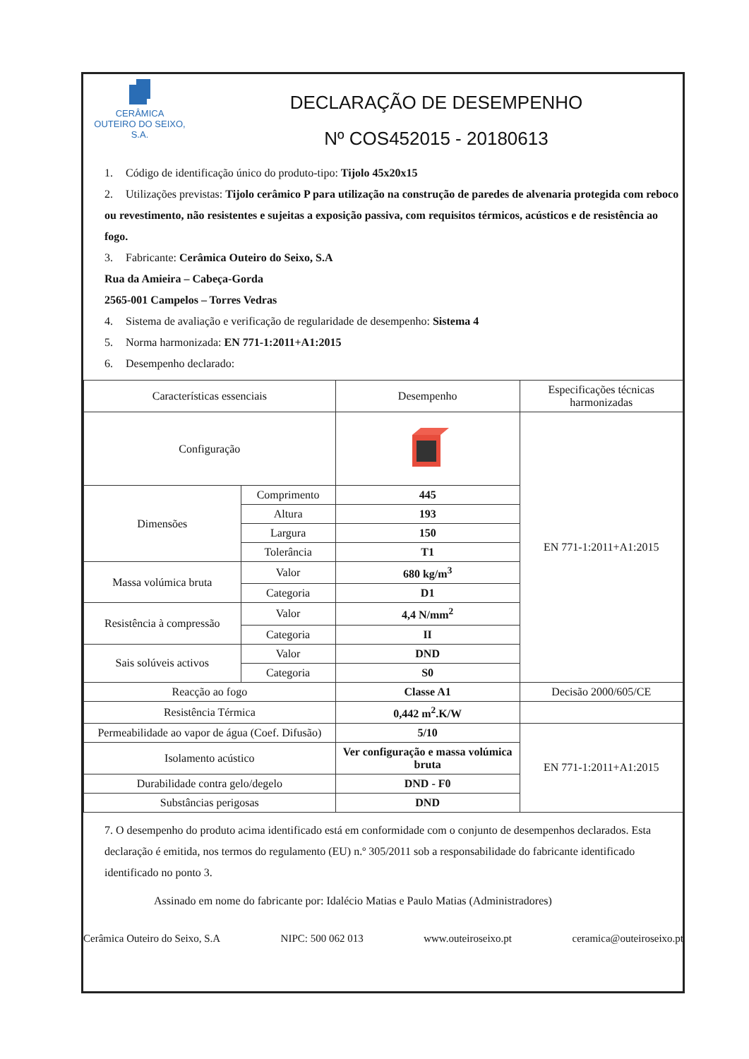CERÂMICA
OUTEIRO DO SEIXO, S.A.
DECLARAÇÃO DE DESEMPENHO
Nº COS452015 - 20180613
1. Código de identificação único do produto-tipo: Tijolo 45x20x15
2. Utilizações previstas: Tijolo cerâmico P para utilização na construção de paredes de alvenaria protegida com reboco ou revestimento, não resistentes e sujeitas a exposição passiva, com requisitos térmicos, acústicos e de resistência ao fogo.
3. Fabricante: Cerâmica Outeiro do Seixo, S.A
Rua da Amieira – Cabeça-Gorda
2565-001 Campelos – Torres Vedras
4. Sistema de avaliação e verificação de regularidade de desempenho: Sistema 4
5. Norma harmonizada: EN 771-1:2011+A1:2015
6. Desempenho declarado:
| Características essenciais | | Desempenho | Especificações técnicas harmonizadas |
| --- | --- | --- | --- |
| Configuração | | | EN 771-1:2011+A1:2015 |
| Dimensões | Comprimento | 445 | |
| | Altura | 193 | |
| | Largura | 150 | |
| | Tolerância | T1 | |
| Massa volúmica bruta | Valor | 680 kg/m<sup>3</sup> | |
| | Categoria | D1 | |
| Resistência à compressão | Valor | 4,4 N/mm<sup>2</sup> | |
| | Categoria | II | |
| Sais solúveis activos | Valor | DND | |
| | Categoria | S0 | |
| Reacção ao fogo | | Classe A1 | Decisão 2000/605/CE |
| Resistência Térmica | | 0,442 m<sup>2</sup>.K/W | |
| Permeabilidade ao vapor de água (Coef. Difusão) | | 5/10 | EN 771-1:2011+A1:2015 |
| Isolamento acústico | | Ver configuração e massa volúmica bruta | |
| Durabilidade contra gelo/degelo | | DND - F0 | |
| Substâncias perigosas | | DND | |
7. O desempenho do produto acima identificado está em conformidade com o conjunto de desempenhos declarados. Esta declaração é emitida, nos termos do regulamento (EU) n.º 305/2011 sob a responsabilidade do fabricante identificado identificado no ponto 3.
Assinado em nome do fabricante por: Idalécio Matias e Paulo Matias (Administradores)
Cerâmica Outeiro do Seixo, S.A NIPC: 500 062 013 www.outeiroseixo.pt ceramica@outeiroseixo.pt